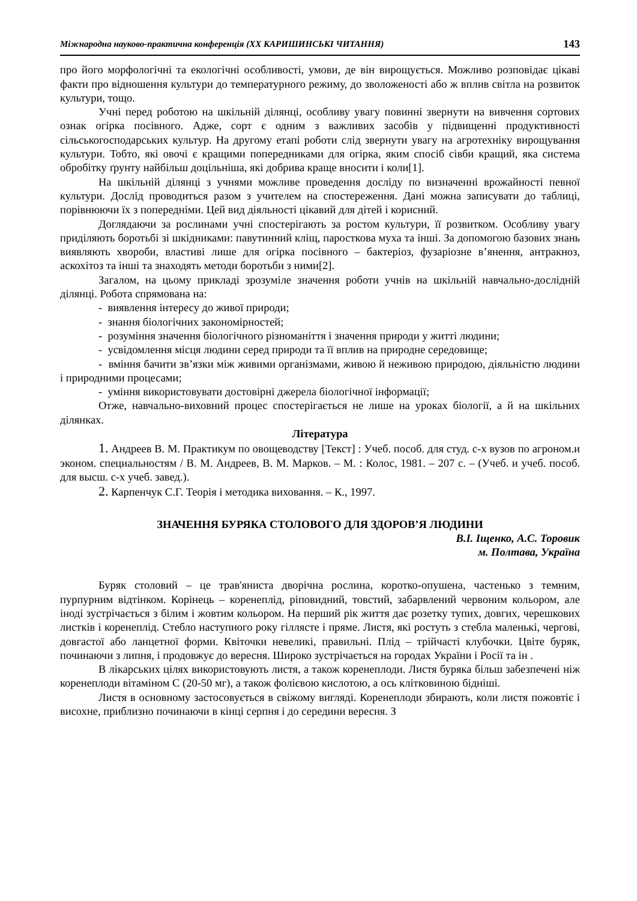Міжнародна науково-практична конференція (XX КАРИШИНСЬКІ ЧИТАННЯ) 143
про його морфологічні та екологічні особливості, умови, де він вирощується. Можливо розповідає цікаві факти про відношення культури до температурного режиму, до зволоженості або ж вплив світла на розвиток культури, тощо.
Учні перед роботою на шкільній ділянці, особливу увагу повинні звернути на вивчення сортових ознак огірка посівного. Адже, сорт є одним з важливих засобів у підвищенні продуктивності сільськогосподарських культур. На другому етапі роботи слід звернути увагу на агротехніку вирощування культури. Тобто, які овочі є кращими попередниками для огірка, яким спосіб сівби кращий, яка система обробітку ґрунту найбільш доцільніша, які добрива краще вносити і коли[1].
На шкільній ділянці з учнями можливе проведення досліду по визначенні врожайності певної культури. Дослід проводиться разом з учителем на спостереження. Дані можна записувати до таблиці, порівнюючи їх з попередніми. Цей вид діяльності цікавий для дітей і корисний.
Доглядаючи за рослинами учні спостерігають за ростом культури, її розвитком. Особливу увагу приділяють боротьбі зі шкідниками: павутинний кліщ, паросткова муха та інші. За допомогою базових знань виявляють хвороби, властиві лише для огірка посівного – бактеріоз, фузаріозне в’янення, антракноз, аскохітоз та інші та знаходять методи боротьби з ними[2].
Загалом, на цьому прикладі зрозуміле значення роботи учнів на шкільній навчально-дослідній ділянці. Робота спрямована на:
- виявлення інтересу до живої природи;
- знання біологічних закономірностей;
- розуміння значення біологічного різноманіття і значення природи у житті людини;
- усвідомлення місця людини серед природи та її вплив на природне середовище;
- вміння бачити зв’язки між живими організмами, живою й неживою природою, діяльністю людини і природними процесами;
- уміння використовувати достовірні джерела біологічної інформації;
Отже, навчально-виховний процес спостерігається не лише на уроках біології, а й на шкільних ділянках.
Література
1. Андреев В. М. Практикум по овощеводству [Текст] : Учеб. пособ. для студ. с-х вузов по агроном.и эконом. специальностям / В. М. Андреев, В. М. Марков. – М. : Колос, 1981. – 207 с. – (Учеб. и учеб. пособ. для высш. с-х учеб. завед.).
2. Карпенчук С.Г. Теорія і методика виховання. – К., 1997.
ЗНАЧЕННЯ БУРЯКА СТОЛОВОГО ДЛЯ ЗДОРОВ’Я ЛЮДИНИ
В.І. Іщенко, А.С. Торовик
м. Полтава, Україна
Буряк столовий – це трав'яниста дворічна рослина, коротко-опушена, частенько з темним, пурпурним відтінком. Корінець – коренеплід, ріповидний, товстий, забарвлений червоним кольором, але іноді зустрічається з білим і жовтим кольором. На перший рік життя дає розетку тупих, довгих, черешкових листків і коренеплід. Стебло наступного року гіллясте і пряме. Листя, які ростуть з стебла маленькі, чергові, довгастої або ланцетної форми. Квіточки невеликі, правильні. Плід – трійчасті клубочки. Цвіте буряк, починаючи з липня, і продовжує до вересня. Широко зустрічається на городах України і Росії та ін .
В лікарських цілях використовують листя, а також коренеплоди. Листя буряка більш забезпечені ніж коренеплоди вітаміном С (20-50 мг), а також фолієвою кислотою, а ось клітковиною бідніші.
Листя в основному застосовується в свіжому вигляді. Коренеплоди збирають, коли листя пожовтіє і висохне, приблизно починаючи в кінці серпня і до середини вересня. З